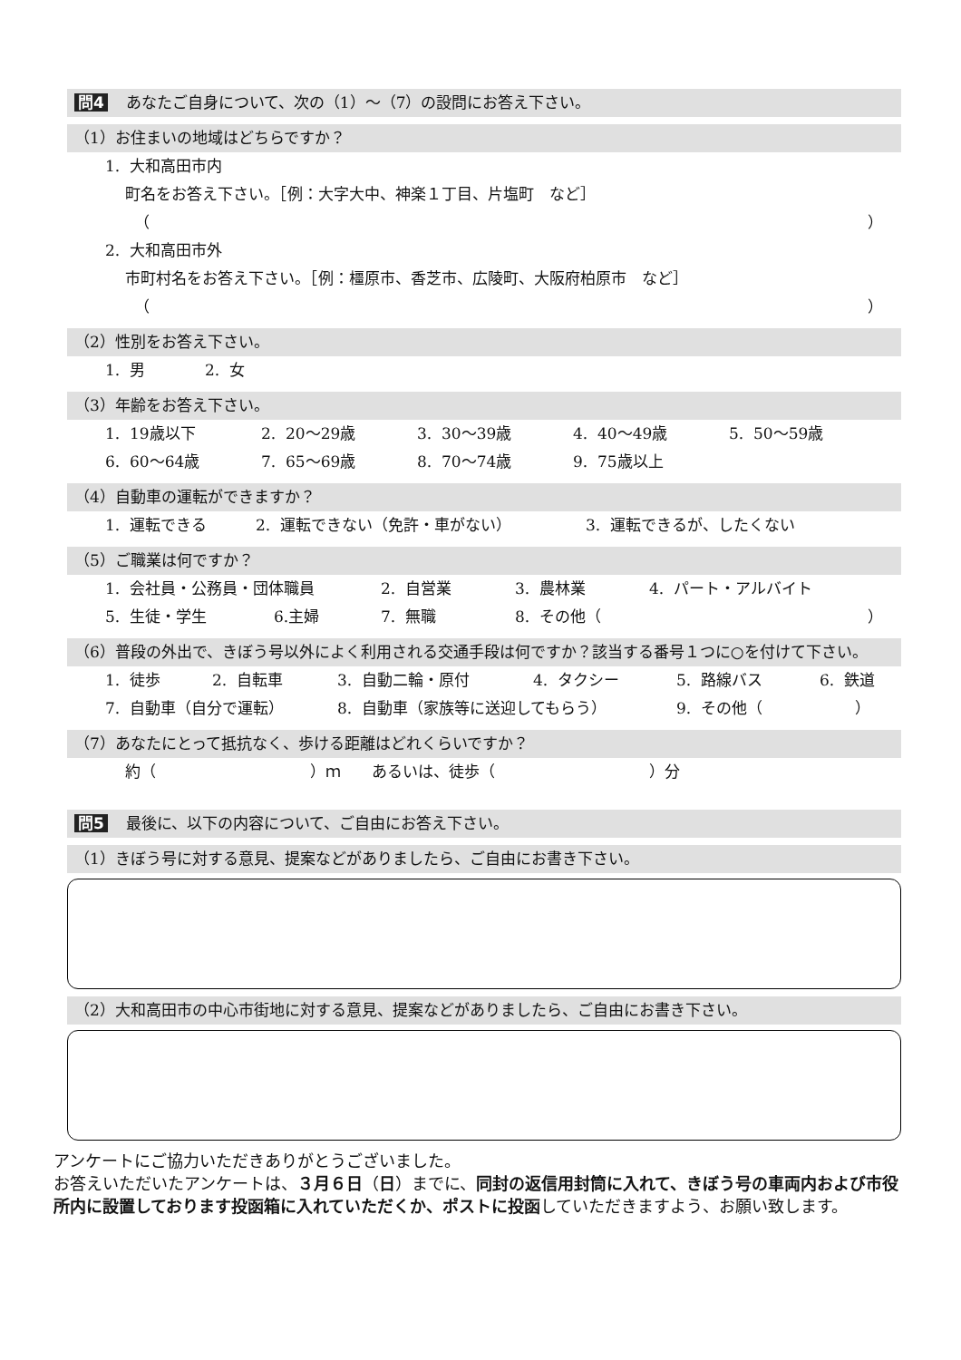問4 あなたご自身について、次の（1）～（7）の設問にお答え下さい。
（1）お住まいの地域はどちらですか？
1. 大和高田市内
町名をお答え下さい。［例：大字大中、神楽１丁目、片塩町　など］
（ ）
2. 大和高田市外
市町村名をお答え下さい。［例：橿原市、香芝市、広陵町、大阪府柏原市　など］
（ ）
（2）性別をお答え下さい。
1. 男 2. 女
（3）年齢をお答え下さい。
1. 19歳以下 2. 20～29歳 3. 30～39歳 4. 40～49歳 5. 50～59歳
6. 60～64歳 7. 65～69歳 8. 70～74歳 9. 75歳以上
（4）自動車の運転ができますか？
1. 運転できる 2. 運転できない（免許・車がない） 3. 運転できるが、したくない
（5）ご職業は何ですか？
1. 会社員・公務員・団体職員 2. 自営業 3. 農林業 4. パート・アルバイト
5. 生徒・学生 6.主婦 7. 無職 8. その他（ ）
（6）普段の外出で、きぼう号以外によく利用される交通手段は何ですか？該当する番号１つに○を付けて下さい。
1. 徒歩 2. 自転車 3. 自動二輪・原付 4. タクシー 5. 路線バス 6. 鉄道
7. 自動車（自分で運転） 8. 自動車（家族等に送迎してもらう） 9. その他（　　　　　　）
（7）あなたにとって抵抗なく、歩ける距離はどれくらいですか？
約（　　　　　　　　　　）ｍ　　あるいは、徒歩（　　　　　　　　　　）分
問5 最後に、以下の内容について、ご自由にお答え下さい。
（1）きぼう号に対する意見、提案などがありましたら、ご自由にお書き下さい。
（2）大和高田市の中心市街地に対する意見、提案などがありましたら、ご自由にお書き下さい。
アンケートにご協力いただきありがとうございました。
お答えいただいたアンケートは、３月６日（日）までに、同封の返信用封筒に入れて、きぼう号の車両内および市役所内に設置しております投函箱に入れていただくか、ポストに投函していただきますよう、お願い致します。